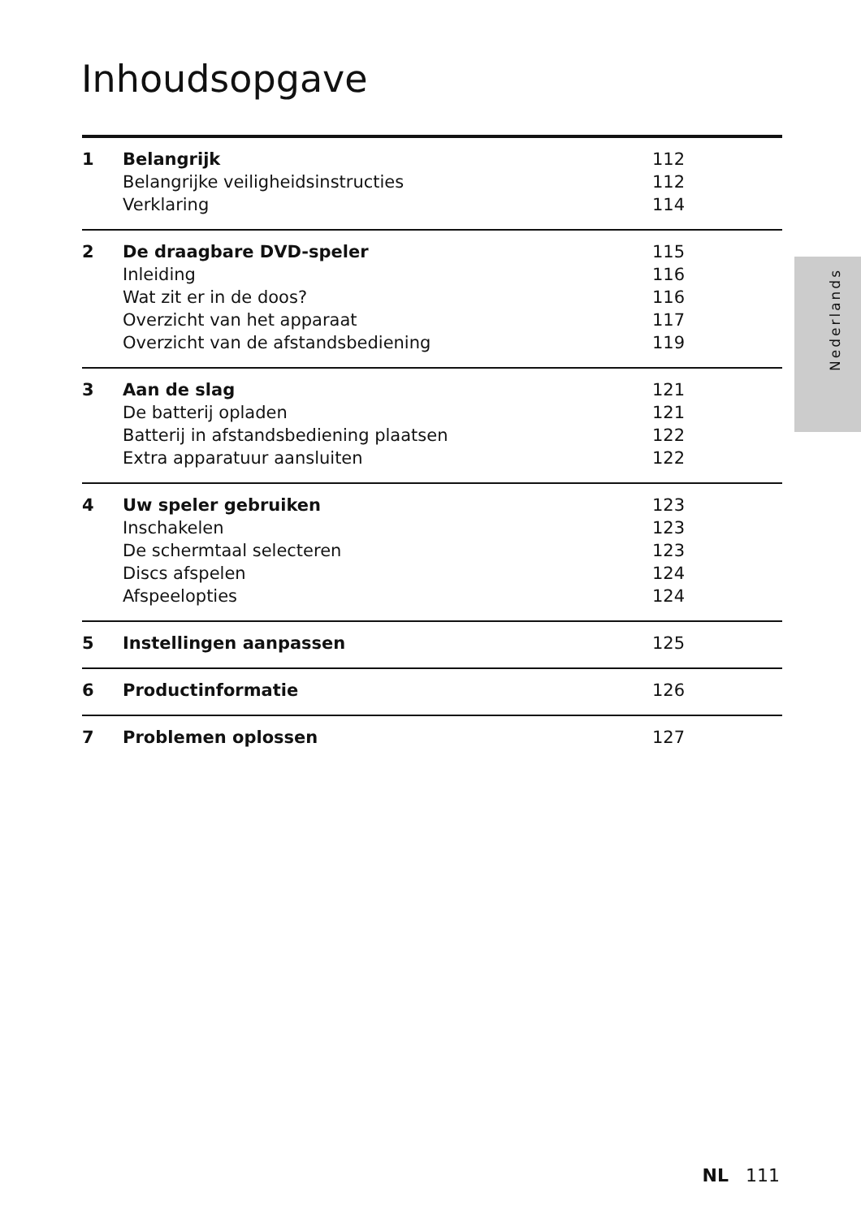Inhoudsopgave
Nederlands
| 1 | Belangrijk | 112 |
| | Belangrijke veiligheidsinstructies | 112 |
| | Verklaring | 114 |
| 2 | De draagbare DVD-speler | 115 |
| | Inleiding | 116 |
| | Wat zit er in de doos? | 116 |
| | Overzicht van het apparaat | 117 |
| | Overzicht van de afstandsbediening | 119 |
| 3 | Aan de slag | 121 |
| | De batterij opladen | 121 |
| | Batterij in afstandsbediening plaatsen | 122 |
| | Extra apparatuur aansluiten | 122 |
| 4 | Uw speler gebruiken | 123 |
| | Inschakelen | 123 |
| | De schermtaal selecteren | 123 |
| | Discs afspelen | 124 |
| | Afspeelopties | 124 |
| 5 | Instellingen aanpassen | 125 |
| 6 | Productinformatie | 126 |
| 7 | Problemen oplossen | 127 |
NL 111